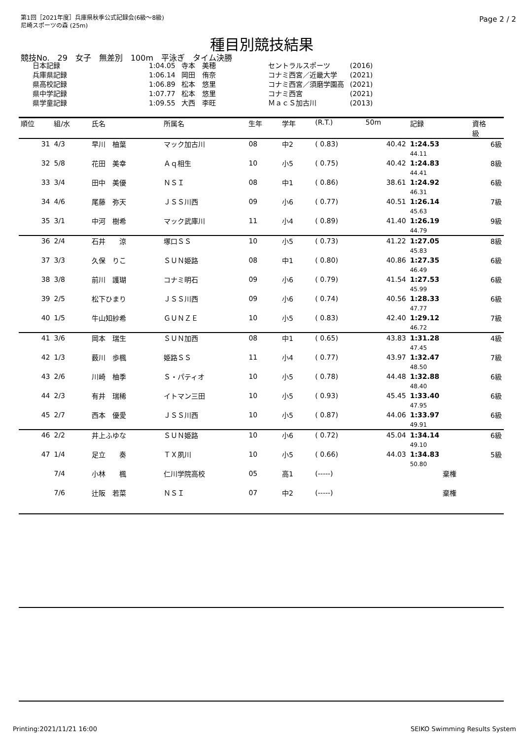第1回［2021年度］兵庫県秋季公式記録会(6級～8級)
尼崎スポーツの森 (25m)
Page 2 / 2
種目別競技結果
競技No.　29　女子　無差別　100m　平泳ぎ　タイム決勝
| 日本記録 | 1:04.05 | 寺本 美穂 | セントラルスポーツ | (2016) |
| 兵庫県記録 | 1:06.14 | 岡田 侑奈 | コナミ西宮／近畿大学 | (2021) |
| 県高校記録 | 1:06.89 | 松本 悠里 | コナミ西宮／須磨学園高 | (2021) |
| 県中学記録 | 1:07.77 | 松本 悠里 | コナミ西宮 | (2021) |
| 県学童記録 | 1:09.55 | 大西 李旺 | ＭａｃＳ加古川 | (2013) |
| 順位 | 組/水 | 氏名 | 所属名 | 生年 | 学年 | (R.T.) | 50m | 記録 | 資格 級 |
| --- | --- | --- | --- | --- | --- | --- | --- | --- | --- |
| 31 | 4/3 | 早川 柚葉 | マック加古川 | 08 | 中2 | ( 0.83) | 40.42 | 1:24.53 | 6級 |
| | | | | | | | | 44.11 | |
| 32 | 5/8 | 花田 美幸 | Ａｑ相生 | 10 | 小5 | ( 0.75) | 40.42 | 1:24.83 | 8級 |
| | | | | | | | | 44.41 | |
| 33 | 3/4 | 田中 美優 | ＮＳＩ | 08 | 中1 | ( 0.86) | 38.61 | 1:24.92 | 6級 |
| | | | | | | | | 46.31 | |
| 34 | 4/6 | 尾藤 弥天 | ＪＳＳ川西 | 09 | 小6 | ( 0.77) | 40.51 | 1:26.14 | 7級 |
| | | | | | | | | 45.63 | |
| 35 | 3/1 | 中河 樹希 | マック武庫川 | 11 | 小4 | ( 0.89) | 41.40 | 1:26.19 | 9級 |
| | | | | | | | | 44.79 | |
| 36 | 2/4 | 石井 涼 | 塚口ＳＳ | 10 | 小5 | ( 0.73) | 41.22 | 1:27.05 | 8級 |
| | | | | | | | | 45.83 | |
| 37 | 3/3 | 久保 りこ | ＳＵＮ姫路 | 08 | 中1 | ( 0.80) | 40.86 | 1:27.35 | 6級 |
| | | | | | | | | 46.49 | |
| 38 | 3/8 | 前川 護瑚 | コナミ明石 | 09 | 小6 | ( 0.79) | 41.54 | 1:27.53 | 6級 |
| | | | | | | | | 45.99 | |
| 39 | 2/5 | 松下ひまり | ＪＳＳ川西 | 09 | 小6 | ( 0.74) | 40.56 | 1:28.33 | 6級 |
| | | | | | | | | 47.77 | |
| 40 | 1/5 | 牛山知紗希 | ＧＵＮＺＥ | 10 | 小5 | ( 0.83) | 42.40 | 1:29.12 | 7級 |
| | | | | | | | | 46.72 | |
| 41 | 3/6 | 岡本 瑞生 | ＳＵＮ加西 | 08 | 中1 | ( 0.65) | 43.83 | 1:31.28 | 4級 |
| | | | | | | | | 47.45 | |
| 42 | 1/3 | 薮川 歩楓 | 姫路ＳＳ | 11 | 小4 | ( 0.77) | 43.97 | 1:32.47 | 7級 |
| | | | | | | | | 48.50 | |
| 43 | 2/6 | 川崎 柚季 | Ｓ・パティオ | 10 | 小5 | ( 0.78) | 44.48 | 1:32.88 | 6級 |
| | | | | | | | | 48.40 | |
| 44 | 2/3 | 有井 瑞稀 | イトマン三田 | 10 | 小5 | ( 0.93) | 45.45 | 1:33.40 | 6級 |
| | | | | | | | | 47.95 | |
| 45 | 2/7 | 西本 優愛 | ＪＳＳ川西 | 10 | 小5 | ( 0.87) | 44.06 | 1:33.97 | 6級 |
| | | | | | | | | 49.91 | |
| 46 | 2/2 | 井上ふゆな | ＳＵＮ姫路 | 10 | 小6 | ( 0.72) | 45.04 | 1:34.14 | 6級 |
| | | | | | | | | 49.10 | |
| 47 | 1/4 | 足立 奏 | ＴＸ夙川 | 10 | 小5 | ( 0.66) | 44.03 | 1:34.83 | 5級 |
| | | | | | | | | 50.80 | |
| | 7/4 | 小林 楓 | 仁川学院高校 | 05 | 高1 | (-----) | | 棄権 | |
| | 7/6 | 辻阪 若菜 | ＮＳＩ | 07 | 中2 | (-----) | | 棄権 | |
Printing:2021/11/21 16:00 SEIKO Swimming Results System